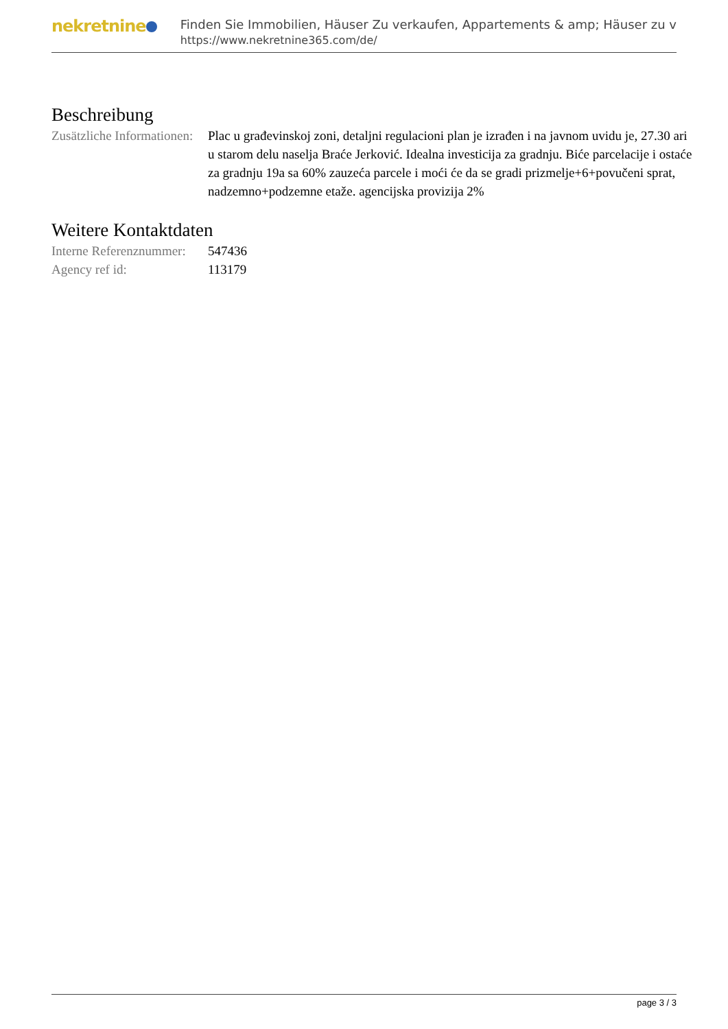nekretnine
Finden Sie Immobilien, Häuser Zu verkaufen, Appartements & amp; Häuser zu v
https://www.nekretnine365.com/de/
Beschreibung
| Zusätzliche Informationen: | Plac u građevinskoj zoni, detaljni regulacioni plan je izrađen i na javnom uvidu je, 27.30 ari u starom delu naselja Braće Jerković. Idealna investicija za gradnju. Biće parcelacije i ostaće za gradnju 19a sa 60% zauzeća parcele i moći će da se gradi prizmelje+6+povučeni sprat, nadzemno+podzemne etaže. agencijska provizija 2% |
Weitere Kontaktdaten
| Interne Referenznummer: | 547436 |
| Agency ref id: | 113179 |
page 3 / 3